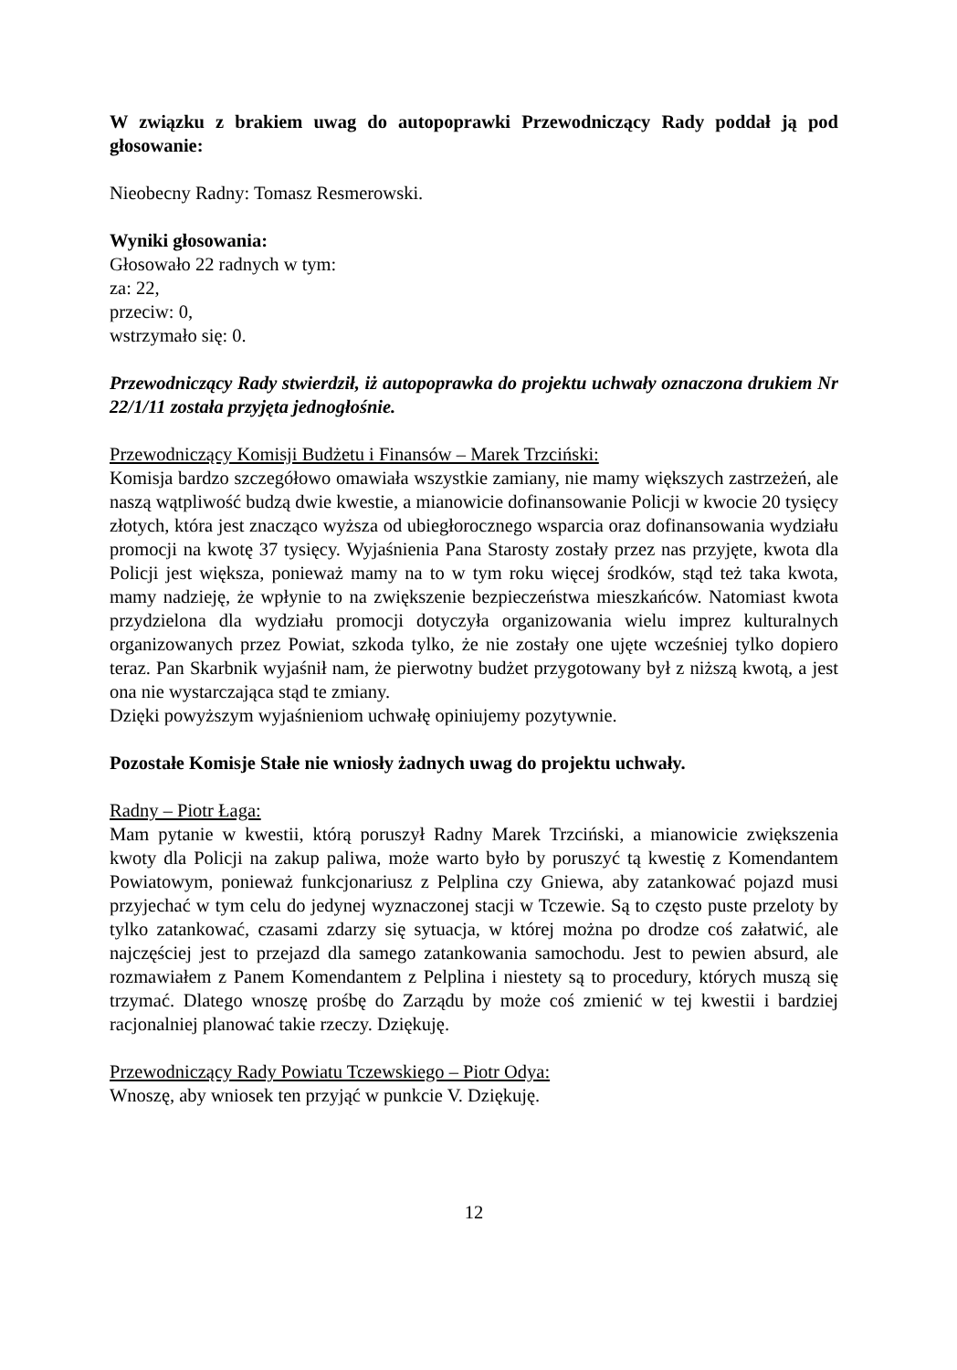W związku z brakiem uwag do autopoprawki Przewodniczący Rady poddał ją pod głosowanie:
Nieobecny Radny: Tomasz Resmerowski.
Wyniki głosowania:
Głosowało 22 radnych w tym:
za: 22,
przeciw: 0,
wstrzymało się: 0.
Przewodniczący Rady stwierdził, iż autopoprawka do projektu uchwały oznaczona drukiem Nr 22/1/11 została przyjęta jednogłośnie.
Przewodniczący Komisji Budżetu i Finansów – Marek Trzciński:
Komisja bardzo szczegółowo omawiała wszystkie zamiany, nie mamy większych zastrzeżeń, ale naszą wątpliwość budzą dwie kwestie, a mianowicie dofinansowanie Policji w kwocie 20 tysięcy złotych, która jest znacząco wyższa od ubiegłorocznego wsparcia oraz dofinansowania wydziału promocji na kwotę 37 tysięcy. Wyjaśnienia Pana Starosty zostały przez nas przyjęte, kwota dla Policji jest większa, ponieważ mamy na to w tym roku więcej środków, stąd też taka kwota, mamy nadzieję, że wpłynie to na zwiększenie bezpieczeństwa mieszkańców. Natomiast kwota przydzielona dla wydziału promocji dotyczyła organizowania wielu imprez kulturalnych organizowanych przez Powiat, szkoda tylko, że nie zostały one ujęte wcześniej tylko dopiero teraz. Pan Skarbnik wyjaśnił nam, że pierwotny budżet przygotowany był z niższą kwotą, a jest ona nie wystarczająca stąd te zmiany.
Dzięki powyższym wyjaśnieniom uchwałę opiniujemy pozytywnie.
Pozostałe Komisje Stałe nie wniosły żadnych uwag do projektu uchwały.
Radny – Piotr Łaga:
Mam pytanie w kwestii, którą poruszył Radny Marek Trzciński, a mianowicie zwiększenia kwoty dla Policji na zakup paliwa, może warto było by poruszyć tą kwestię z Komendantem Powiatowym, ponieważ funkcjonariusz z Pelplina czy Gniewa, aby zatankować pojazd musi przyjechać w tym celu do jedynej wyznaczonej stacji w Tczewie. Są to często puste przeloty by tylko zatankować, czasami zdarzy się sytuacja, w której można po drodze coś załatwić, ale najczęściej jest to przejazd dla samego zatankowania samochodu. Jest to pewien absurd, ale rozmawiałem z Panem Komendantem z Pelplina i niestety są to procedury, których muszą się trzymać. Dlatego wnoszę prośbę do Zarządu by może coś zmienić w tej kwestii i bardziej racjonalniej planować takie rzeczy. Dziękuję.
Przewodniczący Rady Powiatu Tczewskiego – Piotr Odya:
Wnoszę, aby wniosek ten przyjąć w punkcie V. Dziękuję.
12